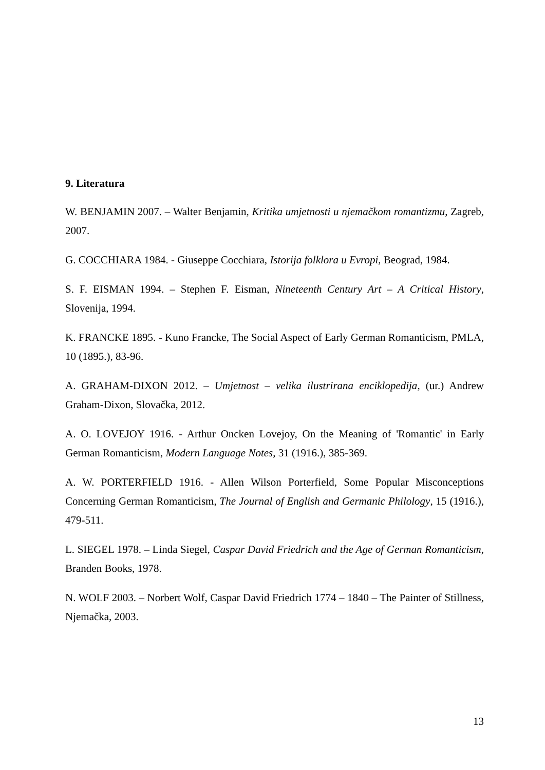9. Literatura
W. BENJAMIN 2007. – Walter Benjamin, Kritika umjetnosti u njemačkom romantizmu, Zagreb, 2007.
G. COCCHIARA 1984. - Giuseppe Cocchiara, Istorija folklora u Evropi, Beograd, 1984.
S. F. EISMAN 1994. – Stephen F. Eisman, Nineteenth Century Art – A Critical History, Slovenija, 1994.
K. FRANCKE 1895. - Kuno Francke, The Social Aspect of Early German Romanticism, PMLA, 10 (1895.), 83-96.
A. GRAHAM-DIXON 2012. – Umjetnost – velika ilustrirana enciklopedija, (ur.) Andrew Graham-Dixon, Slovačka, 2012.
A. O. LOVEJOY 1916. - Arthur Oncken Lovejoy, On the Meaning of 'Romantic' in Early German Romanticism, Modern Language Notes, 31 (1916.), 385-369.
A. W. PORTERFIELD 1916. - Allen Wilson Porterfield, Some Popular Misconceptions Concerning German Romanticism, The Journal of English and Germanic Philology, 15 (1916.), 479-511.
L. SIEGEL 1978. – Linda Siegel, Caspar David Friedrich and the Age of German Romanticism, Branden Books, 1978.
N. WOLF 2003. – Norbert Wolf, Caspar David Friedrich 1774 – 1840 – The Painter of Stillness, Njemačka, 2003.
13